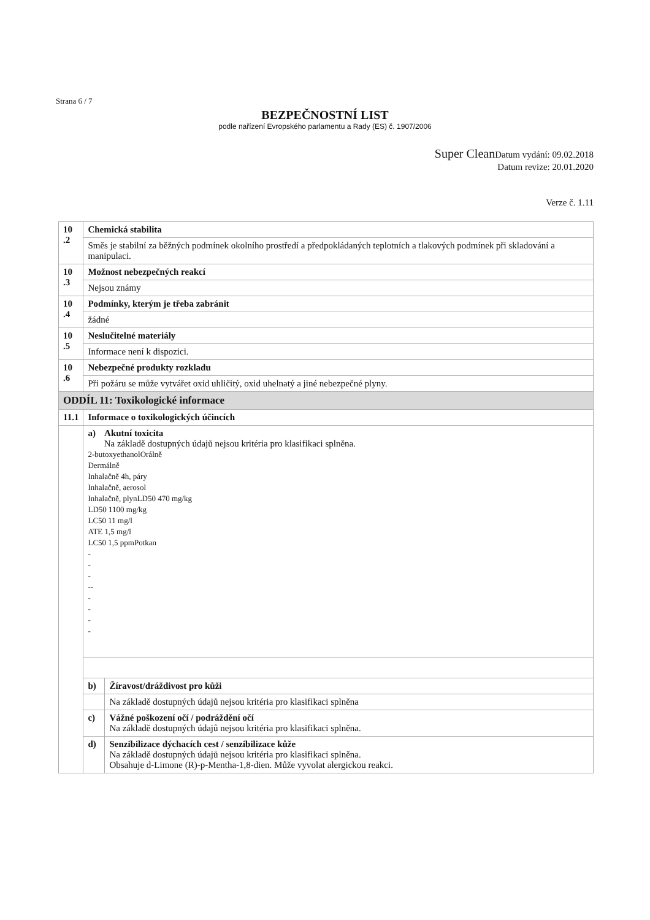Strana 6 / 7
BEZPEČNOSTNÍ LIST
podle nařízení Evropského parlamentu a Rady (ES) č. 1907/2006
Super Clean Datum vydání: 09.02.2018
Datum revize: 20.01.2020
Verze č. 1.11
| 10 .2 | Chemická stabilita | |
| | Směs je stabilní za běžných podmínek okolního prostředí a předpokládaných teplotních a tlakových podmínek při skladování a manipulaci. | |
| 10 .3 | Možnost nebezpečných reakcí | |
| | Nejsou známy | |
| 10 .4 | Podmínky, kterým je třeba zabránit | |
| | žádné | |
| 10 .5 | Neslučitelné materiály | |
| | Informace není k dispozici. | |
| 10 .6 | Nebezpečné produkty rozkladu | |
| | Při požáru se může vytvářet oxid uhličitý, oxid uhelnatý a jiné nebezpečné plyny. | |
| ODDÍL 11: Toxikologické informace | | |
| 11.1 | Informace o toxikologických účincích | |
| | a) Akutní toxicita Na základě dostupných údajů nejsou kritéria pro klasifikaci splněna. 2-butoxyethanolOrálně Dermálně Inhalačně 4h, páry Inhalačně, aerosol Inhalačně, plynLD50 470 mg/kg LD50 1100 mg/kg LC50 11 mg/l ATE 1,5 mg/l LC50 1,5 ppmPotkan - - - -- - - - - | |
| | b) | Žíravost/dráždivost pro kůži |
| | | Na základě dostupných údajů nejsou kritéria pro klasifikaci splněna |
| | c) | Vážné poškození očí / podráždění očí Na základě dostupných údajů nejsou kritéria pro klasifikaci splněna. |
| | d) | Senzibilizace dýchacích cest / senzibilizace kůže Na základě dostupných údajů nejsou kritéria pro klasifikaci splněna. Obsahuje d-Limone (R)-p-Mentha-1,8-dien. Může vyvolat alergickou reakci. |